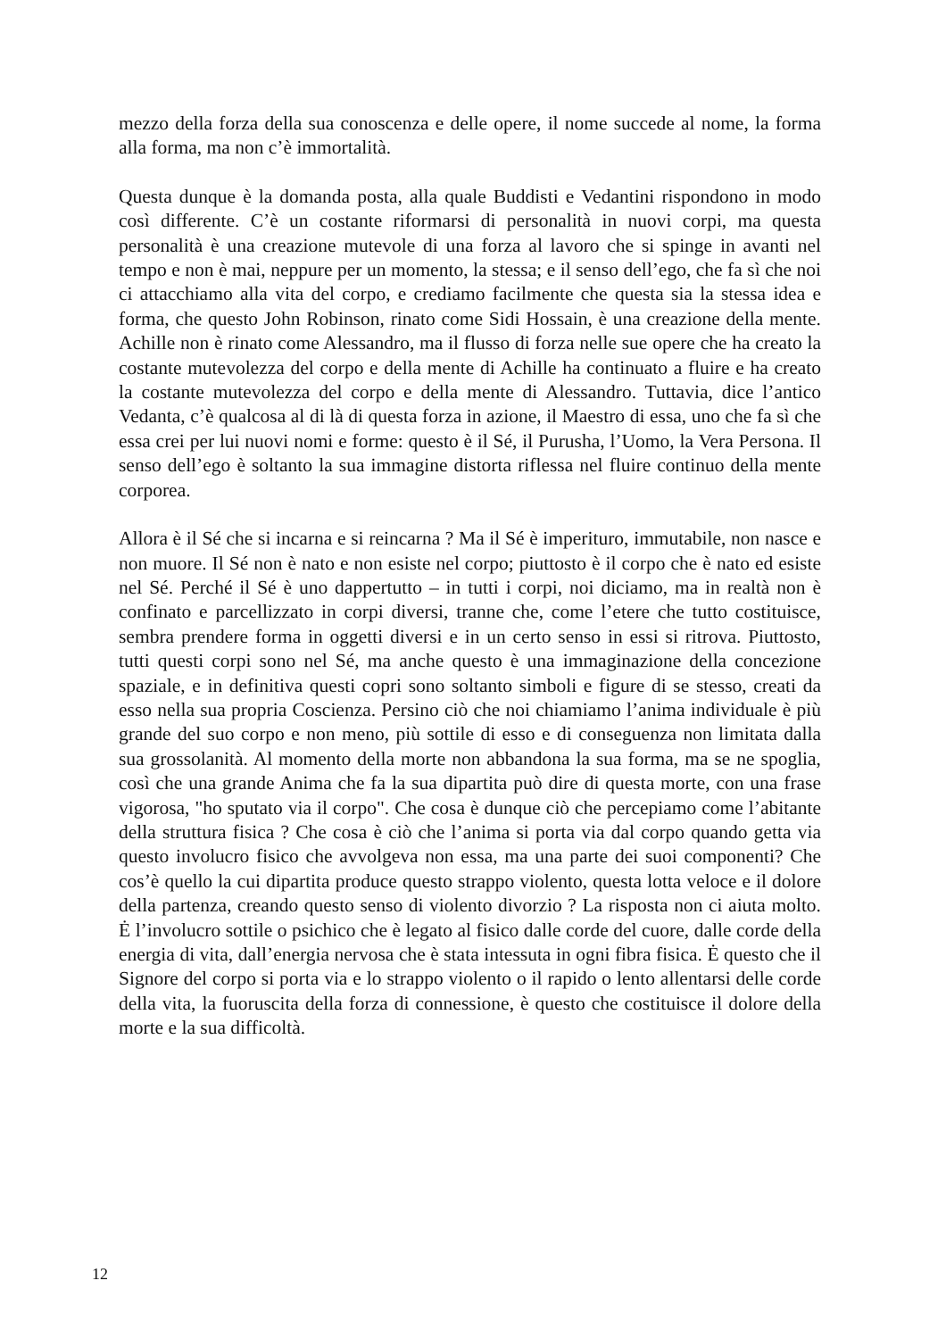mezzo della forza della sua conoscenza e delle opere, il nome succede al nome, la forma alla forma, ma non c’è immortalità.
Questa dunque è la domanda posta, alla quale Buddisti e Vedantini rispondono in modo così differente. C’è un costante riformarsi di personalità in nuovi corpi, ma questa personalità è una creazione mutevole di una forza al lavoro che si spinge in avanti nel tempo e non è mai, neppure per un momento, la stessa; e il senso dell’ego, che fa sì che noi ci attacchiamo alla vita del corpo, e crediamo facilmente che questa sia la stessa idea e forma, che questo John Robinson, rinato come Sidi Hossain, è una creazione della mente. Achille non è rinato come Alessandro, ma il flusso di forza nelle sue opere che ha creato la costante mutevolezza del corpo e della mente di Achille ha continuato a fluire e ha creato la costante mutevolezza del corpo e della mente di Alessandro. Tuttavia, dice l’antico Vedanta, c’è qualcosa al di là di questa forza in azione, il Maestro di essa, uno che fa sì che essa crei per lui nuovi nomi e forme: questo è il Sé, il Purusha, l’Uomo, la Vera Persona. Il senso dell’ego è soltanto la sua immagine distorta riflessa nel fluire continuo della mente corporea.
Allora è il Sé che si incarna e si reincarna ? Ma il Sé è imperituro, immutabile, non nasce e non muore. Il Sé non è nato e non esiste nel corpo; piuttosto è il corpo che è nato ed esiste nel Sé. Perché il Sé è uno dappertutto – in tutti i corpi, noi diciamo, ma in realtà non è confinato e parcellizzato in corpi diversi, tranne che, come l’etere che tutto costituisce, sembra prendere forma in oggetti diversi e in un certo senso in essi si ritrova. Piuttosto, tutti questi corpi sono nel Sé, ma anche questo è una immaginazione della concezione spaziale, e in definitiva questi copri sono soltanto simboli e figure di se stesso, creati da esso nella sua propria Coscienza. Persino ciò che noi chiamiamo l’anima individuale è più grande del suo corpo e non meno, più sottile di esso e di conseguenza non limitata dalla sua grossolanità. Al momento della morte non abbandona la sua forma, ma se ne spoglia, così che una grande Anima che fa la sua dipartita può dire di questa morte, con una frase vigorosa, "ho sputato via il corpo". Che cosa è dunque ciò che percepiamo come l’abitante della struttura fisica ? Che cosa è ciò che l’anima si porta via dal corpo quando getta via questo involucro fisico che avvolgeva non essa, ma una parte dei suoi componenti? Che cos’è quello la cui dipartita produce questo strappo violento, questa lotta veloce e il dolore della partenza, creando questo senso di violento divorzio ? La risposta non ci aiuta molto. Ė l’involucro sottile o psichico che è legato al fisico dalle corde del cuore, dalle corde della energia di vita, dall’energia nervosa che è stata intessuta in ogni fibra fisica. Ė questo che il Signore del corpo si porta via e lo strappo violento o il rapido o lento allentarsi delle corde della vita, la fuoruscita della forza di connessione, è questo che costituisce il dolore della morte e la sua difficoltà.
12